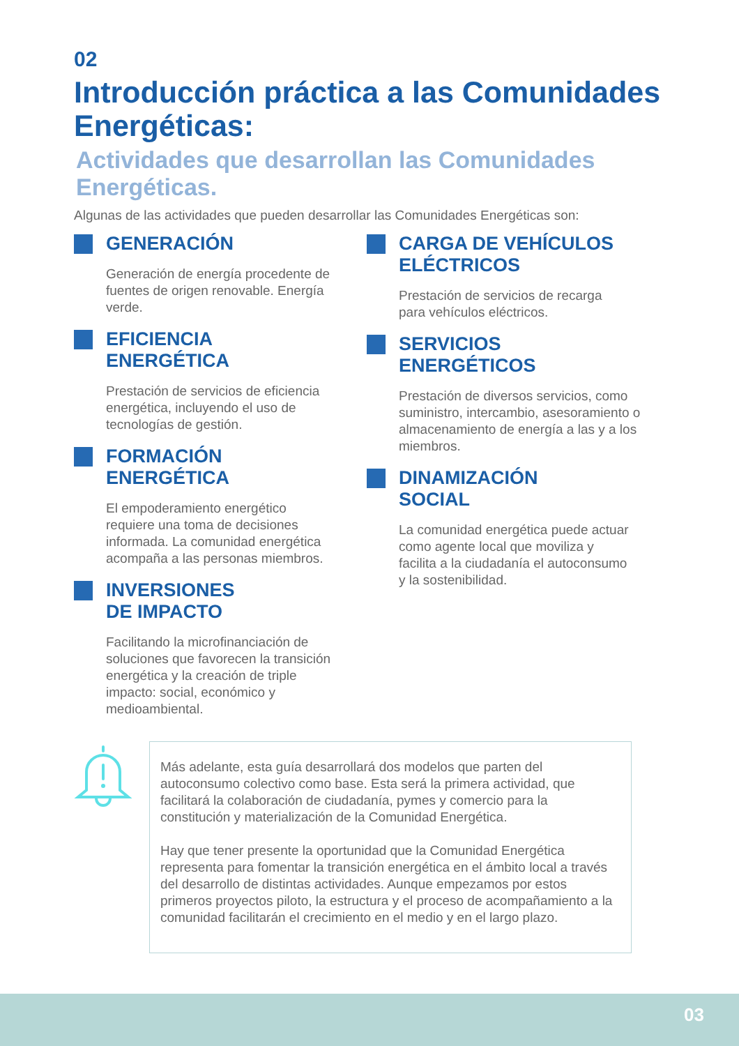02
Introducción práctica a las Comunidades Energéticas:
Actividades que desarrollan las Comunidades Energéticas.
Algunas de las actividades que pueden desarrollar las Comunidades Energéticas son:
GENERACIÓN
Generación de energía procedente de fuentes de origen renovable. Energía verde.
EFICIENCIA
ENERGÉTICA
Prestación de servicios de eficiencia energética, incluyendo el uso de tecnologías de gestión.
FORMACIÓN
ENERGÉTICA
El empoderamiento energético requiere una toma de decisiones informada. La comunidad energética acompaña a las personas miembros.
INVERSIONES
DE IMPACTO
Facilitando la microfinanciación de soluciones que favorecen la transición energética y la creación de triple impacto: social, económico y medioambiental.
CARGA DE VEHÍCULOS
ELÉCTRICOS
Prestación de servicios de recarga para vehículos eléctricos.
SERVICIOS
ENERGÉTICOS
Prestación de diversos servicios, como suministro, intercambio, asesoramiento o almacenamiento de energía a las y a los miembros.
DINAMIZACIÓN
SOCIAL
La comunidad energética puede actuar como agente local que moviliza y facilita a la ciudadanía el autoconsumo y la sostenibilidad.
Más adelante, esta guía desarrollará dos modelos que parten del autoconsumo colectivo como base. Esta será la primera actividad, que facilitará la colaboración de ciudadanía, pymes y comercio para la constitución y materialización de la Comunidad Energética.
Hay que tener presente la oportunidad que la Comunidad Energética representa para fomentar la transición energética en el ámbito local a través del desarrollo de distintas actividades. Aunque empezamos por estos primeros proyectos piloto, la estructura y el proceso de acompañamiento a la comunidad facilitarán el crecimiento en el medio y en el largo plazo.
03